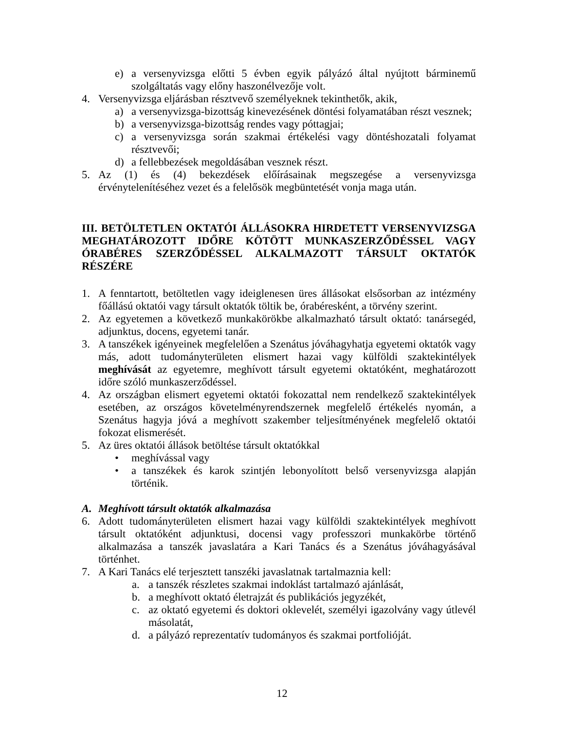e) a versenyvizsga előtti 5 évben egyik pályázó által nyújtott bárminemű szolgáltatás vagy előny haszonélvezője volt.
4. Versenyvizsga eljárásban résztvevő személyeknek tekinthetők, akik,
a) a versenyvizsga-bizottság kinevezésének döntési folyamatában részt vesznek;
b) a versenyvizsga-bizottság rendes vagy póttagjai;
c) a versenyvizsga során szakmai értékelési vagy döntéshozatali folyamat résztvevői;
d) a fellebbezések megoldásában vesznek részt.
5. Az (1) és (4) bekezdések előírásainak megszegése a versenyvizsga érvénytelenítéséhez vezet és a felelősök megbüntetését vonja maga után.
III. BETÖLTETLEN OKTATÓI ÁLLÁSOKRA HIRDETETT VERSENYVIZSGA MEGHATÁROZOTT IDŐRE KÖTÖTT MUNKASZERZŐDÉSSEL VAGY ÓRABÉRES SZERZŐDÉSSEL ALKALMAZOTT TÁRSULT OKTATÓK RÉSZÉRE
1. A fenntartott, betöltetlen vagy ideiglenesen üres állásokat elsősorban az intézmény főállású oktatói vagy társult oktatók töltik be, órabéresként, a törvény szerint.
2. Az egyetemen a következő munkakörökbe alkalmazható társult oktató: tanársegéd, adjunktus, docens, egyetemi tanár.
3. A tanszékek igényeinek megfelelően a Szenátus jóváhagyhatja egyetemi oktatók vagy más, adott tudományterületen elismert hazai vagy külföldi szaktekintélyek meghívását az egyetemre, meghívott társult egyetemi oktatóként, meghatározott időre szóló munkaszerződéssel.
4. Az országban elismert egyetemi oktatói fokozattal nem rendelkező szaktekintélyek esetében, az országos követelményrendszernek megfelelő értékelés nyomán, a Szenátus hagyja jóvá a meghívott szakember teljesítményének megfelelő oktatói fokozat elismerését.
5. Az üres oktatói állások betöltése társult oktatókkal
• meghívással vagy
• a tanszékek és karok szintjén lebonyolított belső versenyvizsga alapján történik.
A. Meghívott társult oktatók alkalmazása
6. Adott tudományterületen elismert hazai vagy külföldi szaktekintélyek meghívott társult oktatóként adjunktusi, docensi vagy professzori munkakörbe történő alkalmazása a tanszék javaslatára a Kari Tanács és a Szenátus jóváhagyásával történhet.
7. A Kari Tanács elé terjesztett tanszéki javaslatnak tartalmaznia kell:
a. a tanszék részletes szakmai indoklást tartalmazó ajánlását,
b. a meghívott oktató életrajzát és publikációs jegyzékét,
c. az oktató egyetemi és doktori oklevelét, személyi igazolvány vagy útlevél másolatát,
d. a pályázó reprezentatív tudományos és szakmai portfolióját.
12